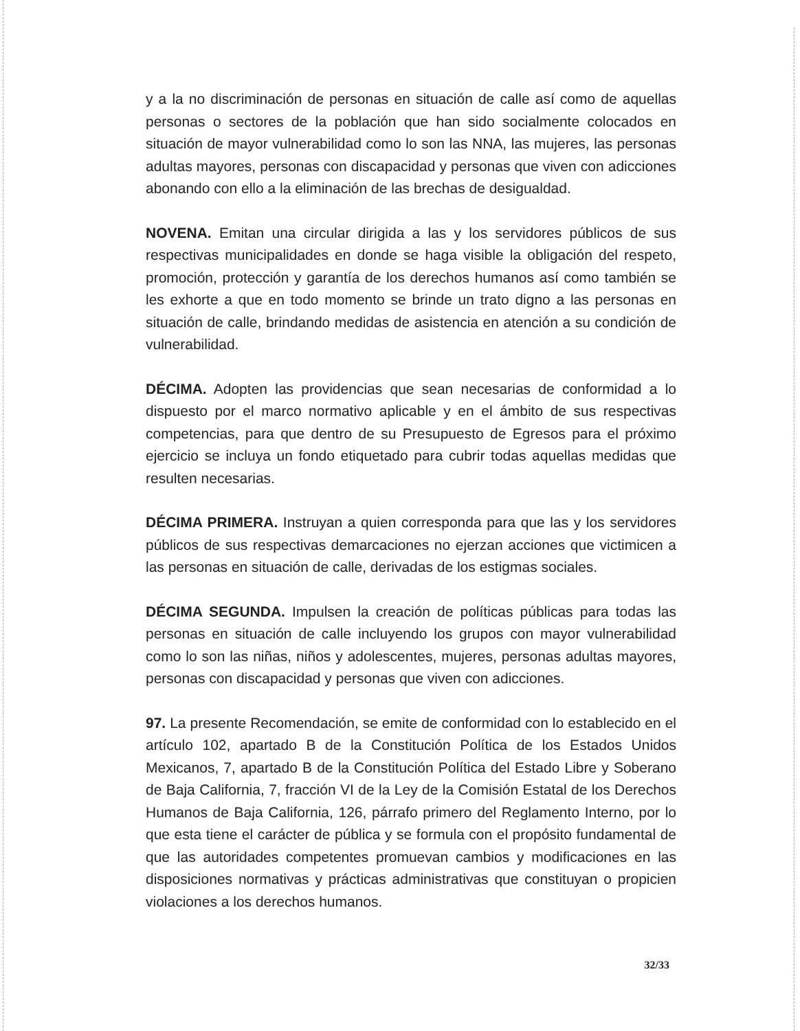y a la no discriminación de personas en situación de calle así como de aquellas personas o sectores de la población que han sido socialmente colocados en situación de mayor vulnerabilidad como lo son las NNA, las mujeres, las personas adultas mayores, personas con discapacidad y personas que viven con adicciones abonando con ello a la eliminación de las brechas de desigualdad.
NOVENA. Emitan una circular dirigida a las y los servidores públicos de sus respectivas municipalidades en donde se haga visible la obligación del respeto, promoción, protección y garantía de los derechos humanos así como también se les exhorte a que en todo momento se brinde un trato digno a las personas en situación de calle, brindando medidas de asistencia en atención a su condición de vulnerabilidad.
DÉCIMA. Adopten las providencias que sean necesarias de conformidad a lo dispuesto por el marco normativo aplicable y en el ámbito de sus respectivas competencias, para que dentro de su Presupuesto de Egresos para el próximo ejercicio se incluya un fondo etiquetado para cubrir todas aquellas medidas que resulten necesarias.
DÉCIMA PRIMERA. Instruyan a quien corresponda para que las y los servidores públicos de sus respectivas demarcaciones no ejerzan acciones que victimicen a las personas en situación de calle, derivadas de los estigmas sociales.
DÉCIMA SEGUNDA. Impulsen la creación de políticas públicas para todas las personas en situación de calle incluyendo los grupos con mayor vulnerabilidad como lo son las niñas, niños y adolescentes, mujeres, personas adultas mayores, personas con discapacidad y personas que viven con adicciones.
97. La presente Recomendación, se emite de conformidad con lo establecido en el artículo 102, apartado B de la Constitución Política de los Estados Unidos Mexicanos, 7, apartado B de la Constitución Política del Estado Libre y Soberano de Baja California, 7, fracción VI de la Ley de la Comisión Estatal de los Derechos Humanos de Baja California, 126, párrafo primero del Reglamento Interno, por lo que esta tiene el carácter de pública y se formula con el propósito fundamental de que las autoridades competentes promuevan cambios y modificaciones en las disposiciones normativas y prácticas administrativas que constituyan o propicien violaciones a los derechos humanos.
32/33